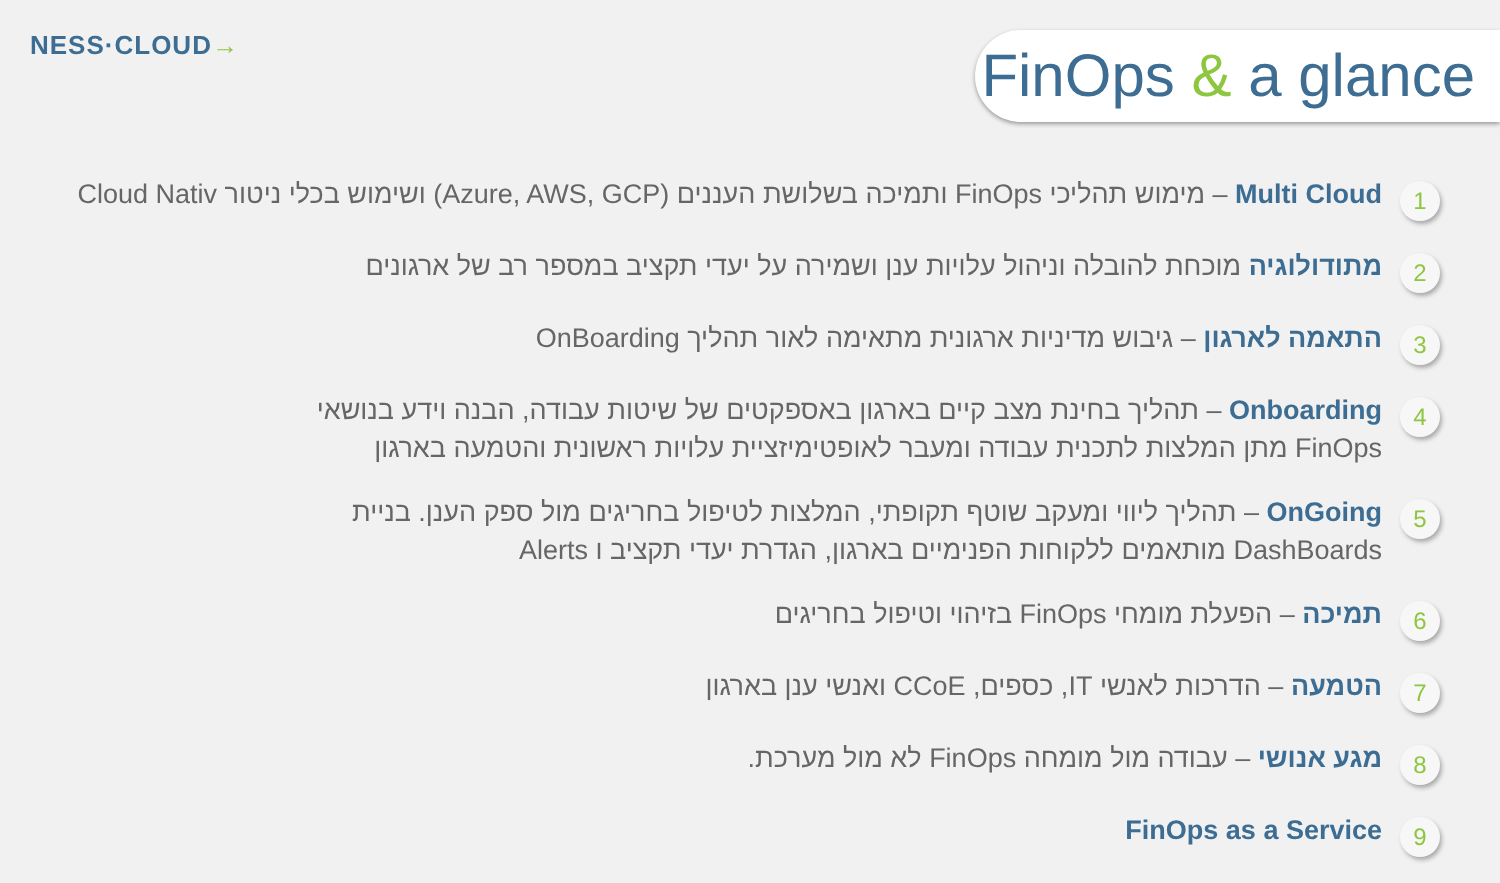NESS·CL OUD→
FinOps & a glance
1
Multi Cloud – מימוש תהליכי FinOps ותמיכה בשלושת העננים (Azure, AWS, GCP) ושימוש בכלי ניטור Cloud Nativ
2
מתודולוגיה מוכחת להובלה וניהול עלויות ענן ושמירה על יעדי תקציב במספר רב של ארגונים
3
התאמה לארגון – גיבוש מדיניות ארגונית מתאימה לאור תהליך OnBoarding
4
Onboarding – תהליך בחינת מצב קיים בארגון באספקטים של שיטות עבודה, הבנה וידע בנושאי
FinOps מתן המלצות לתכנית עבודה ומעבר לאופטימיזציית עלויות ראשונית והטמעה בארגון
5
OnGoing – תהליך ליווי ומעקב שוטף תקופתי, המלצות לטיפול בחריגים מול ספק הענן. בניית
DashBoards מותאמים ללקוחות הפנימיים בארגון, הגדרת יעדי תקציב ו Alerts
6
תמיכה – הפעלת מומחי FinOps בזיהוי וטיפול בחריגים
7
הטמעה – הדרכות לאנשי IT, כספים, CCoE ואנשי ענן בארגון
8
מגע אנושי – עבודה מול מומחה FinOps לא מול מערכת.
9
FinOps as a Service